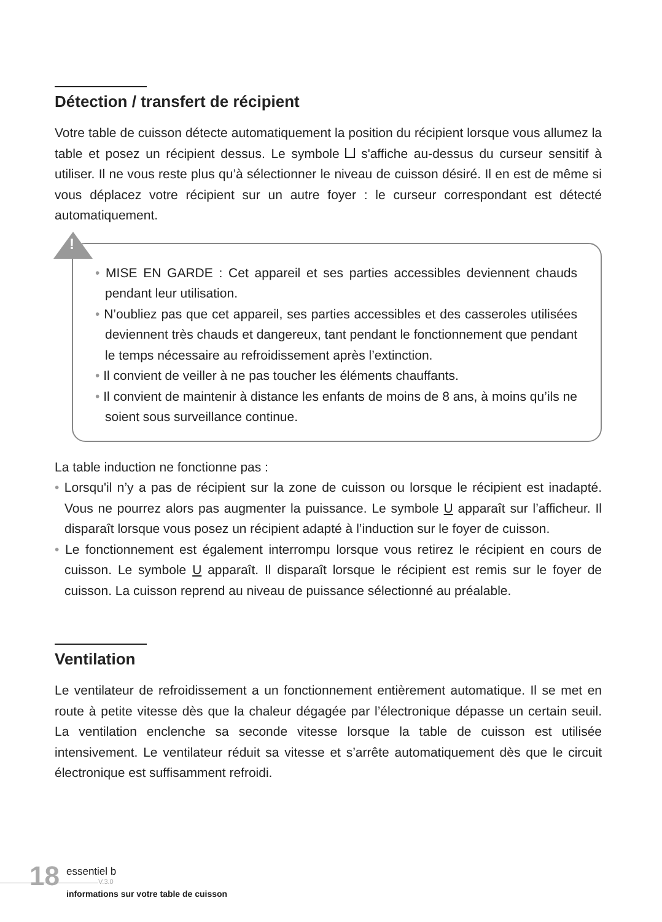Détection / transfert de récipient
Votre table de cuisson détecte automatiquement la position du récipient lorsque vous allumez la table et posez un récipient dessus. Le symbole s'affiche au-dessus du curseur sensitif à utiliser. Il ne vous reste plus qu’à sélectionner le niveau de cuisson désiré. Il en est de même si vous déplacez votre récipient sur un autre foyer : le curseur correspondant est détecté automatiquement.
!
• MISE EN GARDE : Cet appareil et ses parties accessibles deviennent chauds pendant leur utilisation.
• N’oubliez pas que cet appareil, ses parties accessibles et des casseroles utilisées deviennent très chauds et dangereux, tant pendant le fonctionnement que pendant le temps nécessaire au refroidissement après l’extinction.
• Il convient de veiller à ne pas toucher les éléments chauffants.
• Il convient de maintenir à distance les enfants de moins de 8 ans, à moins qu’ils ne soient sous surveillance continue.
La table induction ne fonctionne pas :
• Lorsqu'il n’y a pas de récipient sur la zone de cuisson ou lorsque le récipient est inadapté. Vous ne pourrez alors pas augmenter la puissance. Le symbole U apparaît sur l’afficheur. Il disparaît lorsque vous posez un récipient adapté à l’induction sur le foyer de cuisson.
• Le fonctionnement est également interrompu lorsque vous retirez le récipient en cours de cuisson. Le symbole U apparaît. Il disparaît lorsque le récipient est remis sur le foyer de cuisson. La cuisson reprend au niveau de puissance sélectionné au préalable.
Ventilation
Le ventilateur de refroidissement a un fonctionnement entièrement automatique. Il se met en route à petite vitesse dès que la chaleur dégagée par l’électronique dépasse un certain seuil. La ventilation enclenche sa seconde vitesse lorsque la table de cuisson est utilisée intensivement. Le ventilateur réduit sa vitesse et s’arrête automatiquement dès que le circuit électronique est suffisamment refroidi.
18 essentiel b
V.3.0
informations sur votre table de cuisson